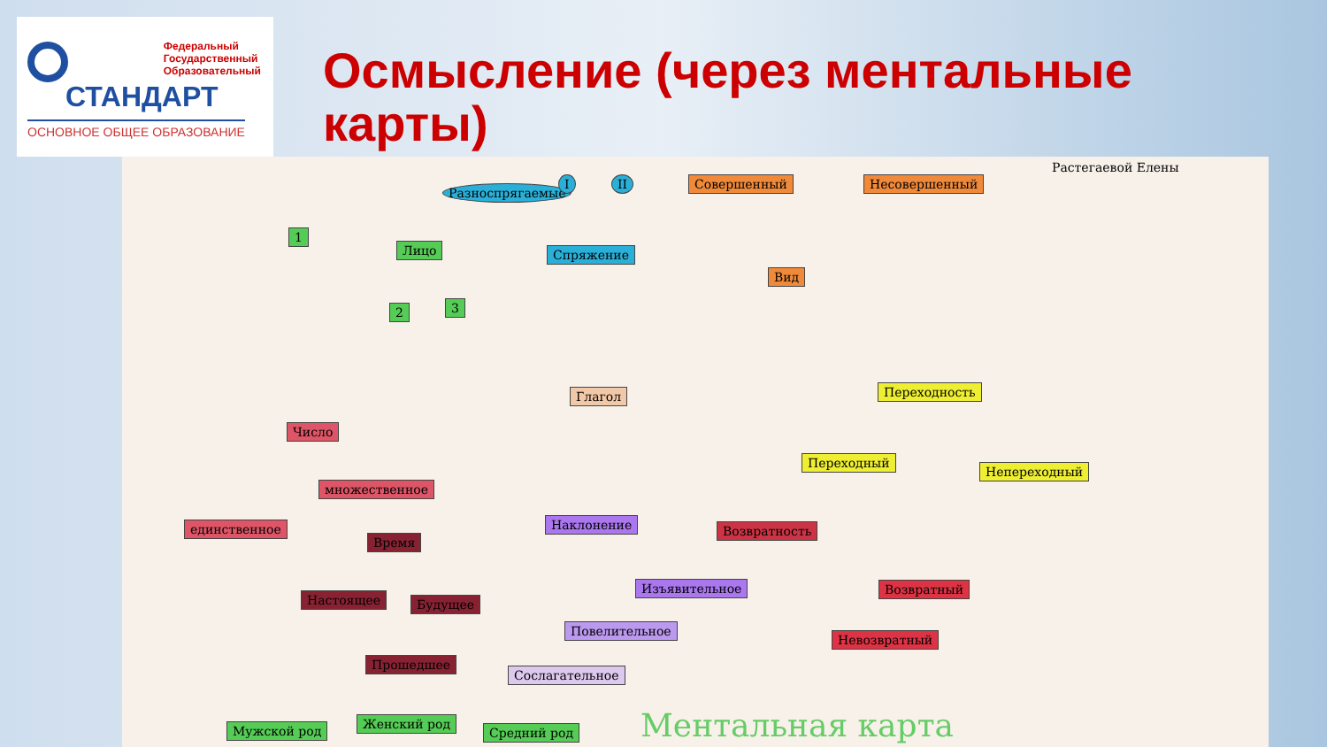Федеральный
Государственный
Образовательный
СТАНДАРТ
ОСНОВНОЕ ОБЩЕЕ ОБРАЗОВАНИЕ
Осмысление (через ментальные карты)
Растегаевой Елены
Разноспрягаемые
I II Совершенный Несовершенный
1
Лицо Спряжение
Вид
2 3
Глагол Переходность
Число
Переходный
Непереходный
множественное
единственное Наклонение Возвратность
Время
Изъявительное Возвратный
Настоящее Будущее
Повелительное
Невозвратный
Прошедшее
Сослагательное
Мужской род Женский род
Средний род Ментальная карта